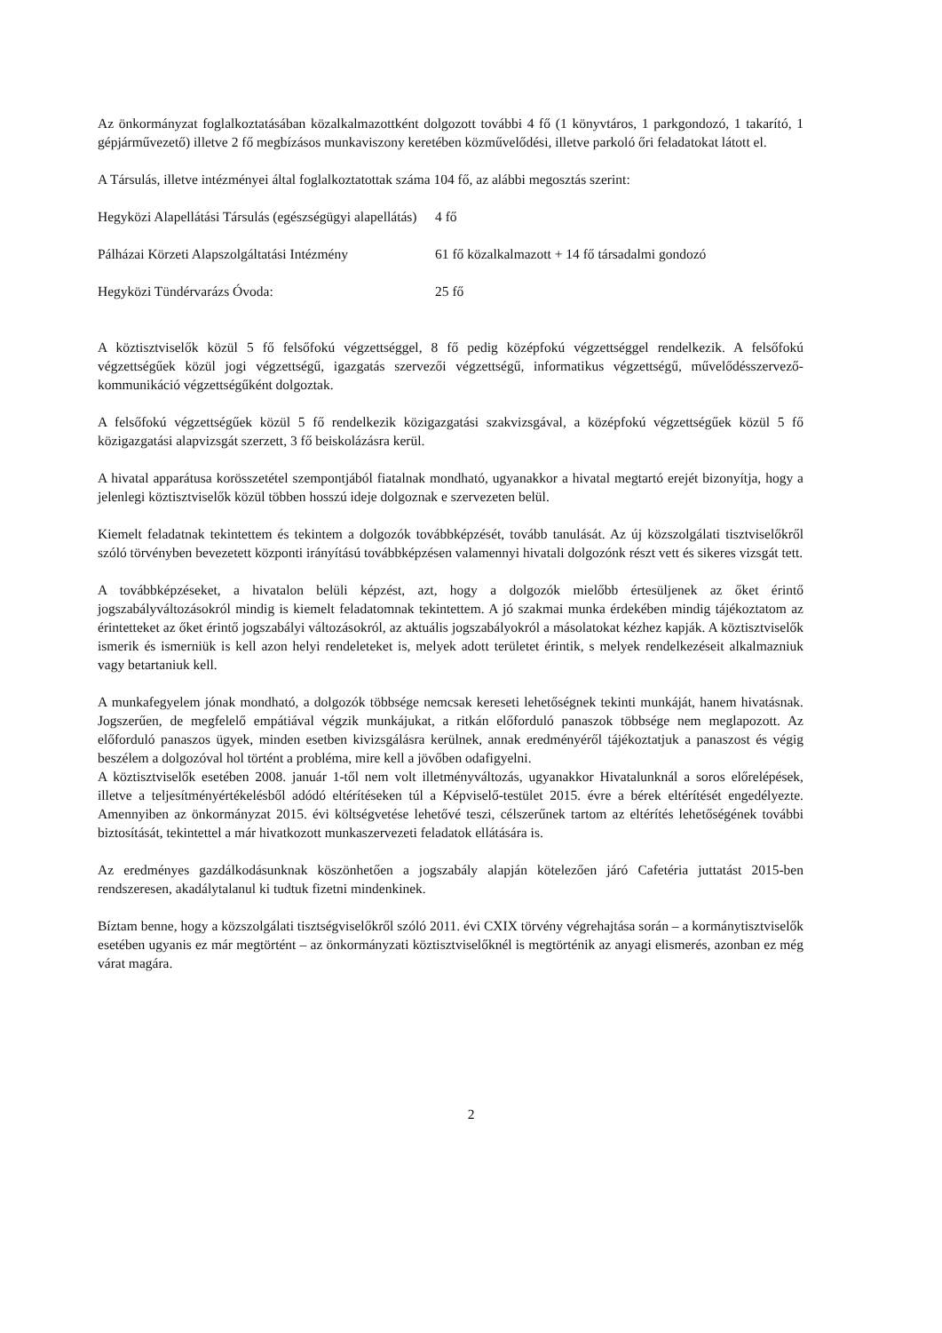Az önkormányzat foglalkoztatásában közalkalmazottként dolgozott további 4 fő (1 könyvtáros, 1 parkgondozó, 1 takarító, 1 gépjárművezető) illetve 2 fő megbízásos munkaviszony keretében közművelődési, illetve parkoló őri feladatokat látott el.
A Társulás, illetve intézményei által foglalkoztatottak száma 104 fő, az alábbi megosztás szerint:
| Hegyközi Alapellátási Társulás (egészségügyi alapellátás) | 4 fő |
| Pálházai Körzeti Alapszolgáltatási Intézmény | 61 fő közalkalmazott + 14 fő társadalmi gondozó |
| Hegyközi Tündérvarázs Óvoda: | 25 fő |
A köztisztviselők közül 5 fő felsőfokú végzettséggel, 8 fő pedig középfokú végzettséggel rendelkezik. A felsőfokú végzettségűek közül jogi végzettségű, igazgatás szervezői végzettségű, informatikus végzettségű, művelődésszervező-kommunikáció végzettségűként dolgoztak.
A felsőfokú végzettségűek közül 5 fő rendelkezik közigazgatási szakvizsgával, a középfokú végzettségűek közül 5 fő közigazgatási alapvizsgát szerzett, 3 fő beiskolázásra kerül.
A hivatal apparátusa korösszetétel szempontjából fiatalnak mondható, ugyanakkor a hivatal megtartó erejét bizonyítja, hogy a jelenlegi köztisztviselők közül többen hosszú ideje dolgoznak e szervezeten belül.
Kiemelt feladatnak tekintettem és tekintem a dolgozók továbbképzését, tovább tanulását. Az új közszolgálati tisztviselőkről szóló törvényben bevezetett központi irányítású továbbképzésen valamennyi hivatali dolgozónk részt vett és sikeres vizsgát tett.
A továbbképzéseket, a hivatalon belüli képzést, azt, hogy a dolgozók mielőbb értesüljenek az őket érintő jogszabályváltozásokról mindig is kiemelt feladatomnak tekintettem. A jó szakmai munka érdekében mindig tájékoztatom az érintetteket az őket érintő jogszabályi változásokról, az aktuális jogszabályokról a másolatokat kézhez kapják. A köztisztviselők ismerik és ismerniük is kell azon helyi rendeleteket is, melyek adott területet érintik, s melyek rendelkezéseit alkalmazniuk vagy betartaniuk kell.
A munkafegyelem jónak mondható, a dolgozók többsége nemcsak kereseti lehetőségnek tekinti munkáját, hanem hivatásnak. Jogszerűen, de megfelelő empátiával végzik munkájukat, a ritkán előforduló panaszok többsége nem meglapozott. Az előforduló panaszos ügyek, minden esetben kivizsgálásra kerülnek, annak eredményéről tájékoztatjuk a panaszost és végig beszélem a dolgozóval hol történt a probléma, mire kell a jövőben odafigyelni.
A köztisztviselők esetében 2008. január 1-től nem volt illetményváltozás, ugyanakkor Hivatalunknál a soros előrelépések, illetve a teljesítményértékelésből adódó eltérítéseken túl a Képviselő-testület 2015. évre a bérek eltérítését engedélyezte. Amennyiben az önkormányzat 2015. évi költségvetése lehetővé teszi, célszerűnek tartom az eltérítés lehetőségének további biztosítását, tekintettel a már hivatkozott munkaszervezeti feladatok ellátására is.
Az eredményes gazdálkodásunknak köszönhetően a jogszabály alapján kötelezően járó Cafetéria juttatást 2015-ben rendszeresen, akadálytalanul ki tudtuk fizetni mindenkinek.
Bíztam benne, hogy a közszolgálati tisztségviselőkről szóló 2011. évi CXIX törvény végrehajtása során – a kormánytisztviselők esetében ugyanis ez már megtörtént – az önkormányzati köztisztviselőknél is megtörténik az anyagi elismerés, azonban ez még várat magára.
2